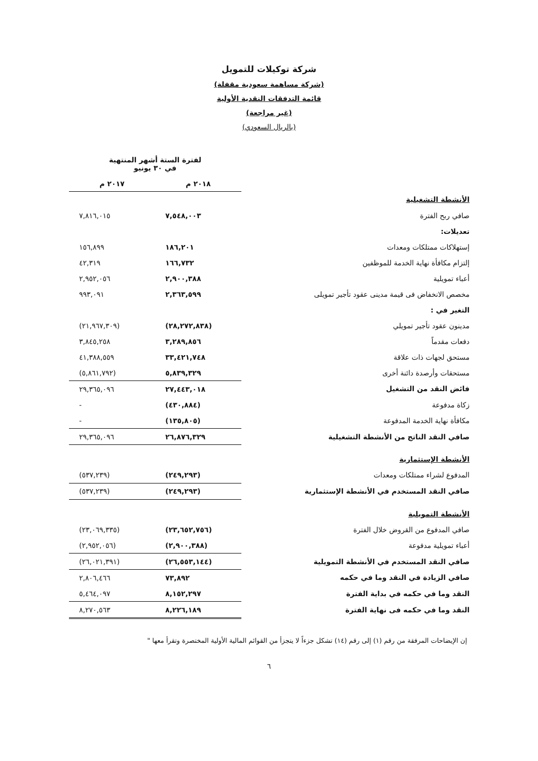شركة توكيلات للتمويل
(شركة مساهمة سعودية مقفلة)
قائمة التدفقات النقدية الأولية
(غير مراجعة)
(بالريال السعودي)
| | لفترة الستة أشهر المنتهية في ٣٠ يونيو | |
| --- | --- | --- |
| | ٢٠١٨ م | ٢٠١٧ م |
| الأنشطة التشغيلية | | |
| صافي ربح الفترة | ٧,٥٤٨,٠٠٣ | ٧,٨١٦,٠١٥ |
| تعديلات: | | |
| إستهلاكات ممتلكات ومعدات | ١٨٦,٢٠١ | ١٥٦,٨٩٩ |
| إلتزام مكافأة نهاية الخدمة للموظفين | ١٦٦,٧٣٢ | ٤٢,٣١٩ |
| أعباء تمويلية | ٢,٩٠٠,٣٨٨ | ٢,٩٥٢,٠٥٦ |
| مخصص الانخفاض فى قيمة مدينى عقود تأجير تمويلى | ٢,٣٦٣,٥٩٩ | ٩٩٣,٠٩١ |
| التغير في : | | |
| مدينون عقود تأجير تمويلي | (٢٨,٢٧٢,٨٣٨) | (٢١,٩٦٧,٣٠٩) |
| دفعات مقدماً | ٣,٢٨٩,٨٥٦ | ٣,٨٤٥,٢٥٨ |
| مستحق لجهات ذات علاقة | ٣٣,٤٢١,٧٤٨ | ٤١,٣٨٨,٥٥٩ |
| مستحقات وأرصدة دائنة أخرى | ٥,٨٣٩,٣٢٩ | (٥,٨٦١,٧٩٢) |
| فائض النقد من التشغيل | ٢٧,٤٤٣,٠١٨ | ٢٩,٣٦٥,٠٩٦ |
| زكاة مدفوعة | (٤٣٠,٨٨٤) | - |
| مكافأة نهاية الخدمة المدفوعة | (١٣٥,٨٠٥) | - |
| صافي النقد الناتج من الأنشطة التشغيلية | ٢٦,٨٧٦,٣٢٩ | ٢٩,٣٦٥,٠٩٦ |
| الأنشطة الإستثمارية | | |
| المدفوع لشراء ممتلكات ومعدات | (٢٤٩,٢٩٣) | (٥٣٧,٢٣٩) |
| صافي النقد المستخدم في الأنشطة الإستثمارية | (٢٤٩,٢٩٣) | (٥٣٧,٢٣٩) |
| الأنشطة التمويلية | | |
| صافي المدفوع من القروض خلال الفترة | (٢٣,٦٥٢,٧٥٦) | (٢٣,٠٦٩,٣٣٥) |
| أعباء تمويلية مدفوعة | (٢,٩٠٠,٣٨٨) | (٢,٩٥٢,٠٥٦) |
| صافي النقد المستخدم في الأنشطة التمويلية | (٢٦,٥٥٣,١٤٤) | (٢٦,٠٢١,٣٩١) |
| صافي الزيادة في النقد وما في حكمه | ٧٣,٨٩٢ | ٢,٨٠٦,٤٦٦ |
| النقد وما في حكمه في بداية الفترة | ٨,١٥٢,٢٩٧ | ٥,٤٦٤,٠٩٧ |
| النقد وما في حكمه فى نهاية الفترة | ٨,٢٢٦,١٨٩ | ٨,٢٧٠,٥٦٣ |
إن الإيضاحات المرفقة من رقم (١) إلى رقم (١٤) تشكل جزءاً لا يتجزأ من القوائم المالية الأولية المختصرة وتقرأ معها "
٦